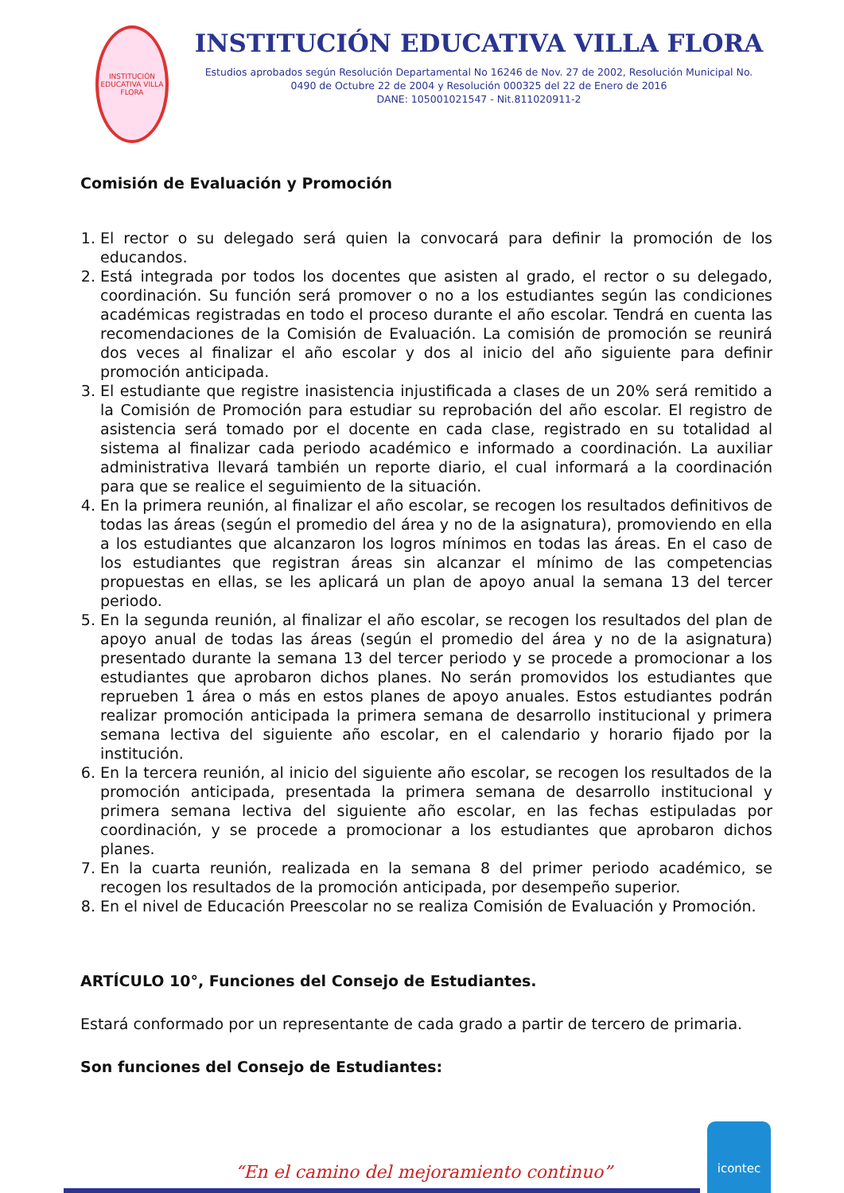INSTITUCIÓN EDUCATIVA VILLA FLORA
INSTITUCIÓN EDUCATIVA VILLA FLORA
Estudios aprobados según Resolución Departamental No 16246 de Nov. 27 de 2002, Resolución Municipal No. 0490 de Octubre 22 de 2004 y Resolución 000325 del 22 de Enero de 2016
DANE: 105001021547 - Nit.811020911-2
Comisión de Evaluación y Promoción
1. El rector o su delegado será quien la convocará para definir la promoción de los educandos.
2. Está integrada por todos los docentes que asisten al grado, el rector o su delegado, coordinación. Su función será promover o no a los estudiantes según las condiciones académicas registradas en todo el proceso durante el año escolar. Tendrá en cuenta las recomendaciones de la Comisión de Evaluación. La comisión de promoción se reunirá dos veces al finalizar el año escolar y dos al inicio del año siguiente para definir promoción anticipada.
3. El estudiante que registre inasistencia injustificada a clases de un 20% será remitido a la Comisión de Promoción para estudiar su reprobación del año escolar. El registro de asistencia será tomado por el docente en cada clase, registrado en su totalidad al sistema al finalizar cada periodo académico e informado a coordinación. La auxiliar administrativa llevará también un reporte diario, el cual informará a la coordinación para que se realice el seguimiento de la situación.
4. En la primera reunión, al finalizar el año escolar, se recogen los resultados definitivos de todas las áreas (según el promedio del área y no de la asignatura), promoviendo en ella a los estudiantes que alcanzaron los logros mínimos en todas las áreas. En el caso de los estudiantes que registran áreas sin alcanzar el mínimo de las competencias propuestas en ellas, se les aplicará un plan de apoyo anual la semana 13 del tercer periodo.
5. En la segunda reunión, al finalizar el año escolar, se recogen los resultados del plan de apoyo anual de todas las áreas (según el promedio del área y no de la asignatura) presentado durante la semana 13 del tercer periodo y se procede a promocionar a los estudiantes que aprobaron dichos planes. No serán promovidos los estudiantes que reprueben 1 área o más en estos planes de apoyo anuales. Estos estudiantes podrán realizar promoción anticipada la primera semana de desarrollo institucional y primera semana lectiva del siguiente año escolar, en el calendario y horario fijado por la institución.
6. En la tercera reunión, al inicio del siguiente año escolar, se recogen los resultados de la promoción anticipada, presentada la primera semana de desarrollo institucional y primera semana lectiva del siguiente año escolar, en las fechas estipuladas por coordinación, y se procede a promocionar a los estudiantes que aprobaron dichos planes.
7. En la cuarta reunión, realizada en la semana 8 del primer periodo académico, se recogen los resultados de la promoción anticipada, por desempeño superior.
8. En el nivel de Educación Preescolar no se realiza Comisión de Evaluación y Promoción.
ARTÍCULO 10°, Funciones del Consejo de Estudiantes.
Estará conformado por un representante de cada grado a partir de tercero de primaria.
Son funciones del Consejo de Estudiantes:
“En el camino del mejoramiento continuo”
icontec